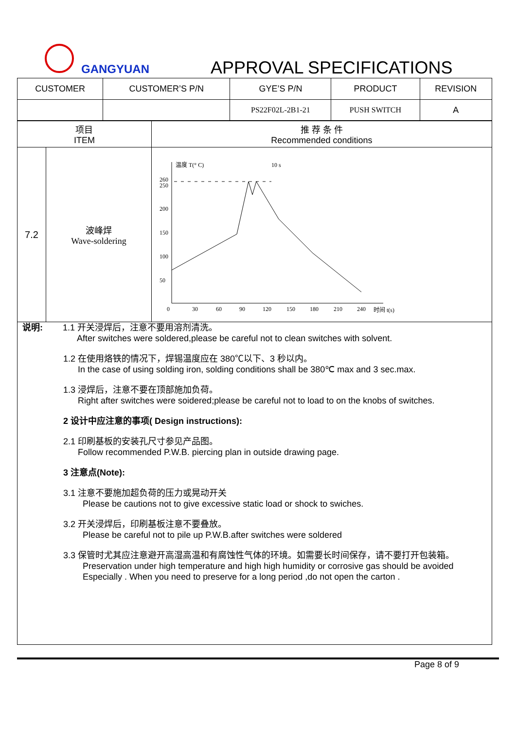GANGYUAN APPROVAL SPECIFICATIONS
| CUSTOMER | CUSTOMER’S P/N | GYE’S P/N | PRODUCT | REVISION |
| | | PS22F02L-2B1-21 | PUSH SWITCH | A |
| 项目 ITEM | | 推 荐 条 件 Recommended conditions |
| 7.2 | 波峰焊 Wave-soldering | 温度 T(° C) 10 s 260 250 200 150 100 50 0 30 60 90 120 150 180 210 240 时间 t(s) |
说明: 1.1 开关浸焊后，注意不要用溶剂清洗。
After switches were soldered,please be careful not to clean switches with solvent.
1.2 在使用烙铁的情况下，焊锡温度应在 380℃以下、3 秒以内。
In the case of using solding iron, solding conditions shall be 380℃ max and 3 sec.max.
1.3 浸焊后，注意不要在顶部施加负荷。
Right after switches were soidered;please be careful not to load to on the knobs of switches.
2 设计中应注意的事项( Design instructions):
2.1 印刷基板的安装孔尺寸参见产品图。
Follow recommended P.W.B. piercing plan in outside drawing page.
3 注意点(Note):
3.1 注意不要施加超负荷的压力或晃动开关
Please be cautions not to give excessive static load or shock to swiches.
3.2 开关浸焊后，印刷基板注意不要叠放。
Please be careful not to pile up P.W.B.after switches were soldered
3.3 保管时尤其应注意避开高湿高温和有腐蚀性气体的环境。如需要长时间保存，请不要打开包装箱。
Preservation under high temperature and high high humidity or corrosive gas should be avoided
Especially . When you need to preserve for a long period ,do not open the carton .
Page 8 of 9